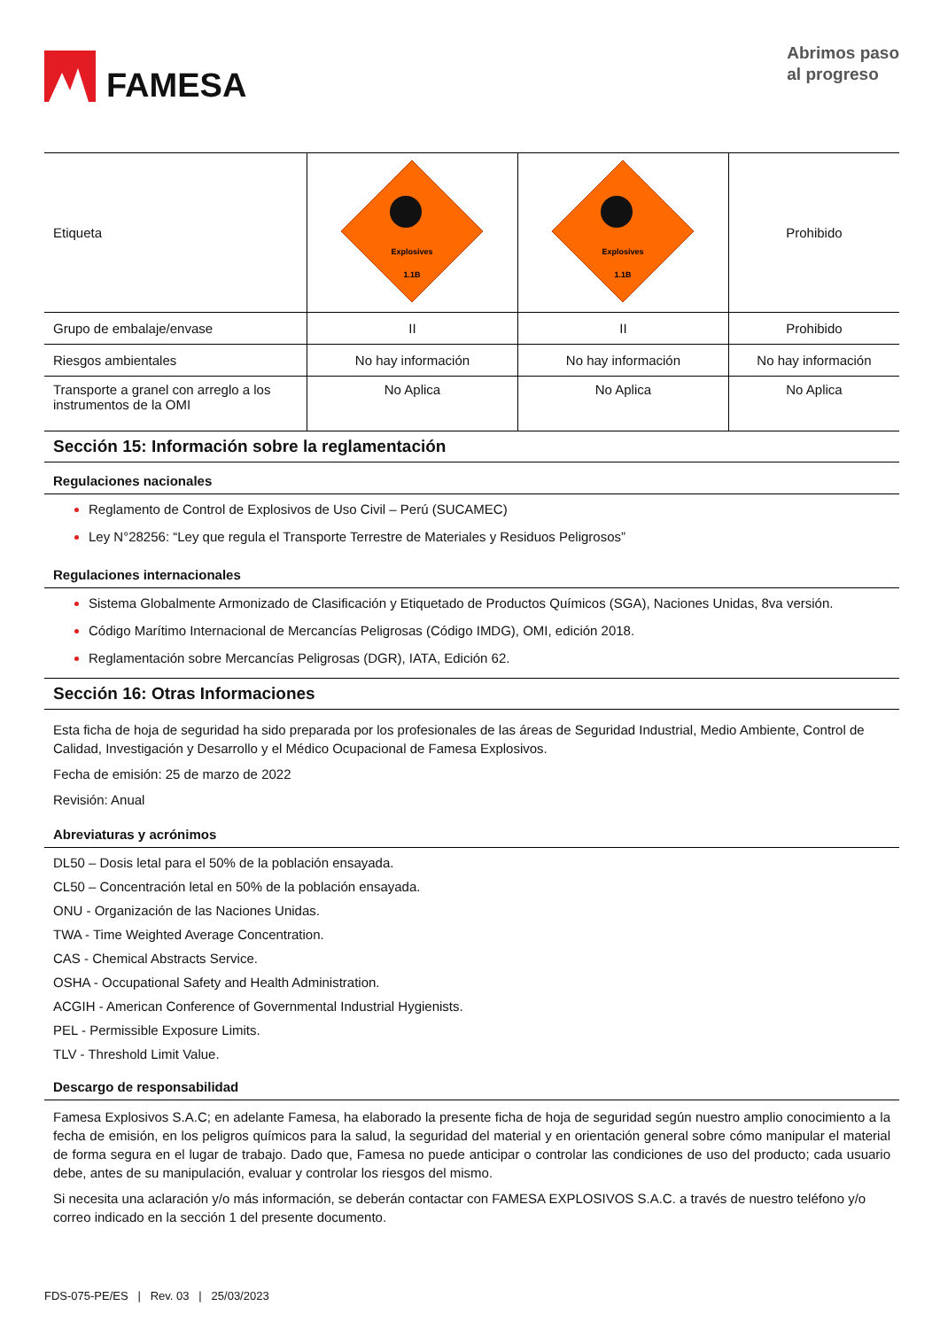FAMESA
Abrimos paso
al progreso
| Etiqueta | Explosives 1.1B | Explosives 1.1B | Prohibido |
| Grupo de embalaje/envase | II | II | Prohibido |
| Riesgos ambientales | No hay información | No hay información | No hay información |
| Transporte a granel con arreglo a los instrumentos de la OMI | No Aplica | No Aplica | No Aplica |
Sección 15: Información sobre la reglamentación
Regulaciones nacionales
Reglamento de Control de Explosivos de Uso Civil – Perú (SUCAMEC)
Ley N°28256: “Ley que regula el Transporte Terrestre de Materiales y Residuos Peligrosos”
Regulaciones internacionales
Sistema Globalmente Armonizado de Clasificación y Etiquetado de Productos Químicos (SGA), Naciones Unidas, 8va versión.
Código Marítimo Internacional de Mercancías Peligrosas (Código IMDG), OMI, edición 2018.
Reglamentación sobre Mercancías Peligrosas (DGR), IATA, Edición 62.
Sección 16: Otras Informaciones
Esta ficha de hoja de seguridad ha sido preparada por los profesionales de las áreas de Seguridad Industrial, Medio Ambiente, Control de Calidad, Investigación y Desarrollo y el Médico Ocupacional de Famesa Explosivos.
Fecha de emisión: 25 de marzo de 2022
Revisión: Anual
Abreviaturas y acrónimos
DL50 – Dosis letal para el 50% de la población ensayada.
CL50 – Concentración letal en 50% de la población ensayada.
ONU - Organización de las Naciones Unidas.
TWA - Time Weighted Average Concentration.
CAS - Chemical Abstracts Service.
OSHA - Occupational Safety and Health Administration.
ACGIH - American Conference of Governmental Industrial Hygienists.
PEL - Permissible Exposure Limits.
TLV - Threshold Limit Value.
Descargo de responsabilidad
Famesa Explosivos S.A.C; en adelante Famesa, ha elaborado la presente ficha de hoja de seguridad según nuestro amplio conocimiento a la fecha de emisión, en los peligros químicos para la salud, la seguridad del material y en orientación general sobre cómo manipular el material de forma segura en el lugar de trabajo. Dado que, Famesa no puede anticipar o controlar las condiciones de uso del producto; cada usuario debe, antes de su manipulación, evaluar y controlar los riesgos del mismo.
Si necesita una aclaración y/o más información, se deberán contactar con FAMESA EXPLOSIVOS S.A.C. a través de nuestro teléfono y/o correo indicado en la sección 1 del presente documento.
FDS-075-PE/ES | Rev. 03 | 25/03/2023